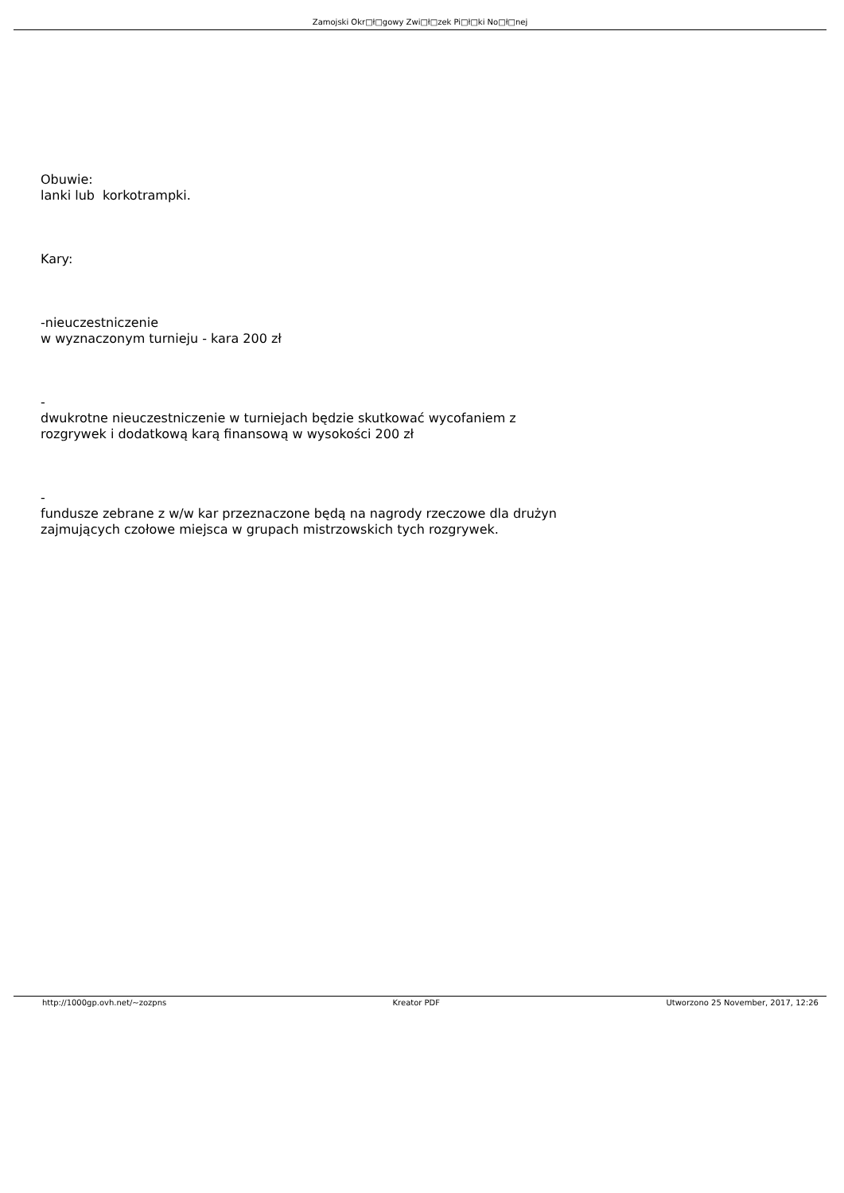Zamojski Okr□ł□gowy Zwi□ł□zek Pi□ł□ki No□ł□nej
Obuwie:
lanki lub korkotrampki.
Kary:
-nieuczestniczenie
w wyznaczonym turnieju - kara 200 zł
-
dwukrotne nieuczestniczenie w turniejach będzie skutkować wycofaniem z rozgrywek i dodatkową karą finansową w wysokości 200 zł
-
fundusze zebrane z w/w kar przeznaczone będą na nagrody rzeczowe dla drużyn zajmujących czołowe miejsca w grupach mistrzowskich tych rozgrywek.
http://1000gp.ovh.net/~zozpns Kreator PDF Utworzono 25 November, 2017, 12:26